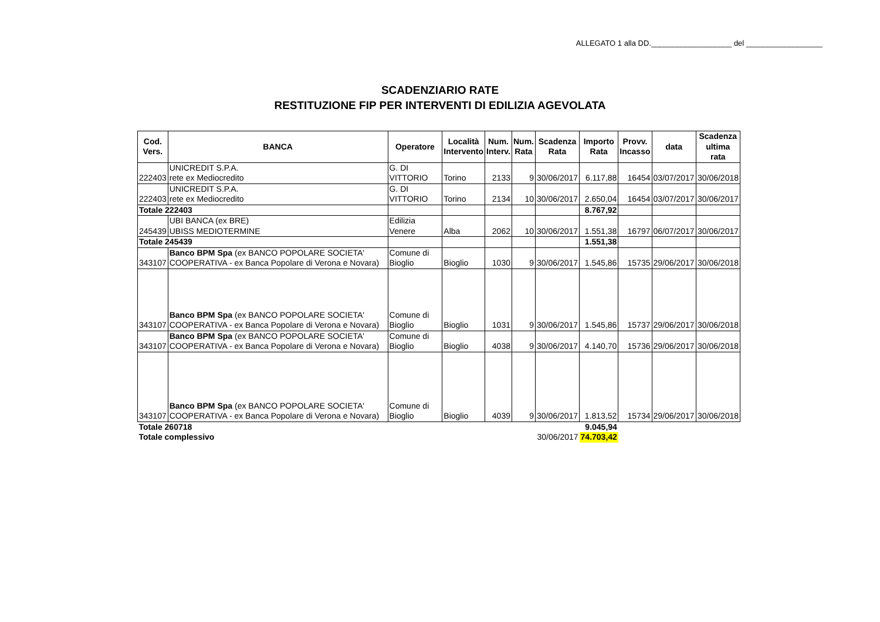ALLEGATO 1 alla DD.___________________ del __________________
SCADENZIARIO RATE
RESTITUZIONE FIP PER INTERVENTI DI EDILIZIA AGEVOLATA
| Cod. Vers. | BANCA | Operatore | Località Intervento | Num. Interv. | Num. Rata | Scadenza Rata | Importo Rata | Provv. Incasso | data | Scadenza ultima rata |
| --- | --- | --- | --- | --- | --- | --- | --- | --- | --- | --- |
| 222403 | UNICREDIT S.P.A. rete ex Mediocredito | G. DI VITTORIO | Torino | 2133 | 9 | 30/06/2017 | 6.117,88 | 16454 | 03/07/2017 | 30/06/2018 |
| 222403 | UNICREDIT S.P.A. rete ex Mediocredito | G. DI VITTORIO | Torino | 2134 | 10 | 30/06/2017 | 2.650,04 | 16454 | 03/07/2017 | 30/06/2017 |
| Totale 222403 | | | | | | | 8.767,92 | | | |
| 245439 | UBI BANCA (ex BRE) UBISS MEDIOTERMINE | Edilizia Venere | Alba | 2062 | 10 | 30/06/2017 | 1.551,38 | 16797 | 06/07/2017 | 30/06/2017 |
| Totale 245439 | | | | | | | 1.551,38 | | | |
| 343107 | Banco BPM Spa (ex BANCO POPOLARE SOCIETA' COOPERATIVA - ex Banca Popolare di Verona e Novara) | Comune di Bioglio | Bioglio | 1030 | 9 | 30/06/2017 | 1.545,86 | 15735 | 29/06/2017 | 30/06/2018 |
| 343107 | Banco BPM Spa (ex BANCO POPOLARE SOCIETA' COOPERATIVA - ex Banca Popolare di Verona e Novara) | Comune di Bioglio | Bioglio | 1031 | 9 | 30/06/2017 | 1.545,86 | 15737 | 29/06/2017 | 30/06/2018 |
| 343107 | Banco BPM Spa (ex BANCO POPOLARE SOCIETA' COOPERATIVA - ex Banca Popolare di Verona e Novara) | Comune di Bioglio | Bioglio | 4038 | 9 | 30/06/2017 | 4.140,70 | 15736 | 29/06/2017 | 30/06/2018 |
| 343107 | Banco BPM Spa (ex BANCO POPOLARE SOCIETA' COOPERATIVA - ex Banca Popolare di Verona e Novara) | Comune di Bioglio | Bioglio | 4039 | 9 | 30/06/2017 | 1.813,52 | 15734 | 29/06/2017 | 30/06/2018 |
| Totale 260718 | | | | | | | 9.045,94 | | | |
| Totale complessivo | | | | | | 30/06/2017 | 74.703,42 | | | |